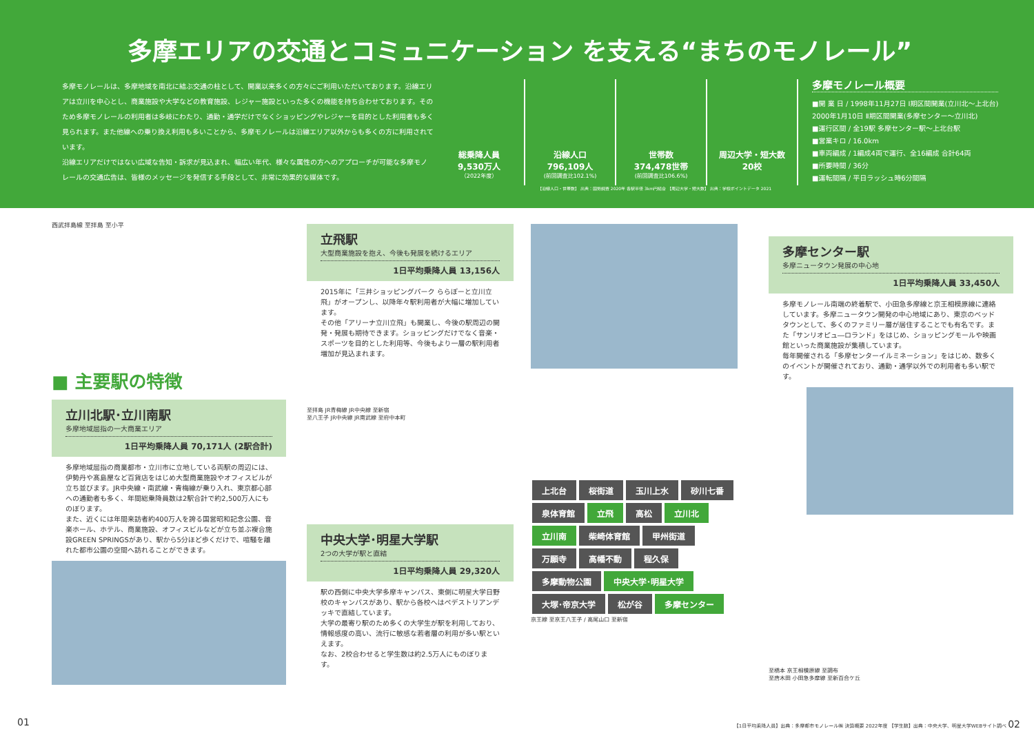多摩エリアの交通とコミュニケーション を支える“まちのモノレール”
多摩モノレールは、多摩地域を南北に結ぶ交通の柱として、開業以来多くの方々にご利用いただいております。沿線エリアは立川を中心とし、商業施設や大学などの教育施設、レジャー施設といった多くの機能を持ち合わせております。そのため多摩モノレールの利用者は多岐にわたり、通勤・通学だけでなくショッピングやレジャーを目的とした利用者も多く見られます。また他線への乗り換え利用も多いことから、多摩モノレールは沿線エリア以外からも多くの方に利用されています。
沿線エリアだけではない広域な告知・訴求が見込まれ、幅広い年代、様々な属性の方へのアプローチが可能な多摩モノレールの交通広告は、皆様のメッセージを発信する手段として、非常に効果的な媒体です。
総乗降人員
9,530万人
（2022年度）
沿線人口
796,109人
(前回調査比102.1%)
世帯数
374,478世帯
(前回調査比106.6%)
周辺大学・短大数
20校
多摩モノレール概要
■開 業 日 / 1998年11月27日 Ⅰ期区間開業(立川北〜上北台)
2000年1月10日 Ⅱ期区間開業(多摩センター〜立川北)
■運行区間 / 全19駅 多摩センター駅〜上北台駅
■営業キロ / 16.0km
■車両編成 / 1編成4両で運行、全16編成 合計64両
■所要時間 / 36分
■運転間隔 / 平日ラッシュ時6分間隔
【沿線人口・世帯数】 出典：国勢調査 2020年 各駅半径 3km円結合 【周辺大学・短大数】 出典：学校ポイントデータ 2021
西武拝島線 至拝島 至小平
■ 主要駅の特徴
立川北駅･立川南駅
多摩地域屈指の一大商業エリア
1日平均乗降人員 70,171人 (2駅合計)
多摩地域屈指の商業都市・立川市に立地している両駅の周辺には、伊勢丹や髙島屋など百貨店をはじめ大型商業施設やオフィスビルが立ち並びます。JR中央線・南武線・青梅線が乗り入れ、東京都心部への通勤者も多く、年間総乗降員数は2駅合計で約2,500万人にものぼります。
また、近くには年間来訪者約400万人を誇る国営昭和記念公園、音楽ホール、ホテル、商業施設、オフィスビルなどが立ち並ぶ複合施設GREEN SPRINGSがあり、駅から5分ほど歩くだけで、喧騒を離れた都市公園の空間へ訪れることができます。
立飛駅
大型商業施設を抱え、今後も発展を続けるエリア
1日平均乗降人員 13,156人
2015年に「三井ショッピングパーク ららぽーと立川立飛」がオープンし、以降年々駅利用者が大幅に増加しています。
その他「アリーナ立川立飛」も開業し、今後の駅周辺の開発・発展も期待できます。ショッピングだけでなく音楽・スポーツを目的とした利用等、今後もより一層の駅利用者増加が見込まれます。
至拝島 JR青梅線 JR中央線 至新宿
至八王子 JR中央線 JR南武線 至府中本町
中央大学･明星大学駅
2つの大学が駅と直結
1日平均乗降人員 29,320人
駅の西側に中央大学多摩キャンパス、東側に明星大学日野校のキャンパスがあり、駅から各校へはペデストリアンデッキで直結しています。
大学の最寄り駅のため多くの大学生が駅を利用しており、情報感度の高い、流行に敏感な若者層の利用が多い駅といえます。
なお、2校合わせると学生数は約2.5万人にものぼります。
上北台 桜街道 玉川上水 砂川七番 泉体育館 立飛 高松 立川北 立川南 柴崎体育館 甲州街道 万願寺 高幡不動 程久保 多摩動物公園 中央大学･明星大学 大塚･帝京大学 松が谷 多摩センター
京王線 至京王八王子 / 高尾山口 至新宿
多摩センター駅
多摩ニュータウン発展の中心地
1日平均乗降人員 33,450人
多摩モノレール南端の終着駅で、小田急多摩線と京王相模原線に連絡しています。多摩ニュータウン開発の中心地域にあり、東京のベッドタウンとして、多くのファミリー層が居住することでも有名です。また「サンリオピュ―ロランド」をはじめ、ショッピングモールや映画館といった商業施設が集積しています。
毎年開催される「多摩センターイルミネーション」をはじめ、数多くのイベントが開催されており、通勤・通学以外での利用者も多い駅です。
至橋本 京王相模原線 至調布
至唐木田 小田急多摩線 至新百合ケ丘
01
【1日平均乗降人員】出典：多摩都市モノレール㈱ 決算概要 2022年度 【学生数】出典：中央大学、明星大学WEBサイト調べ 02